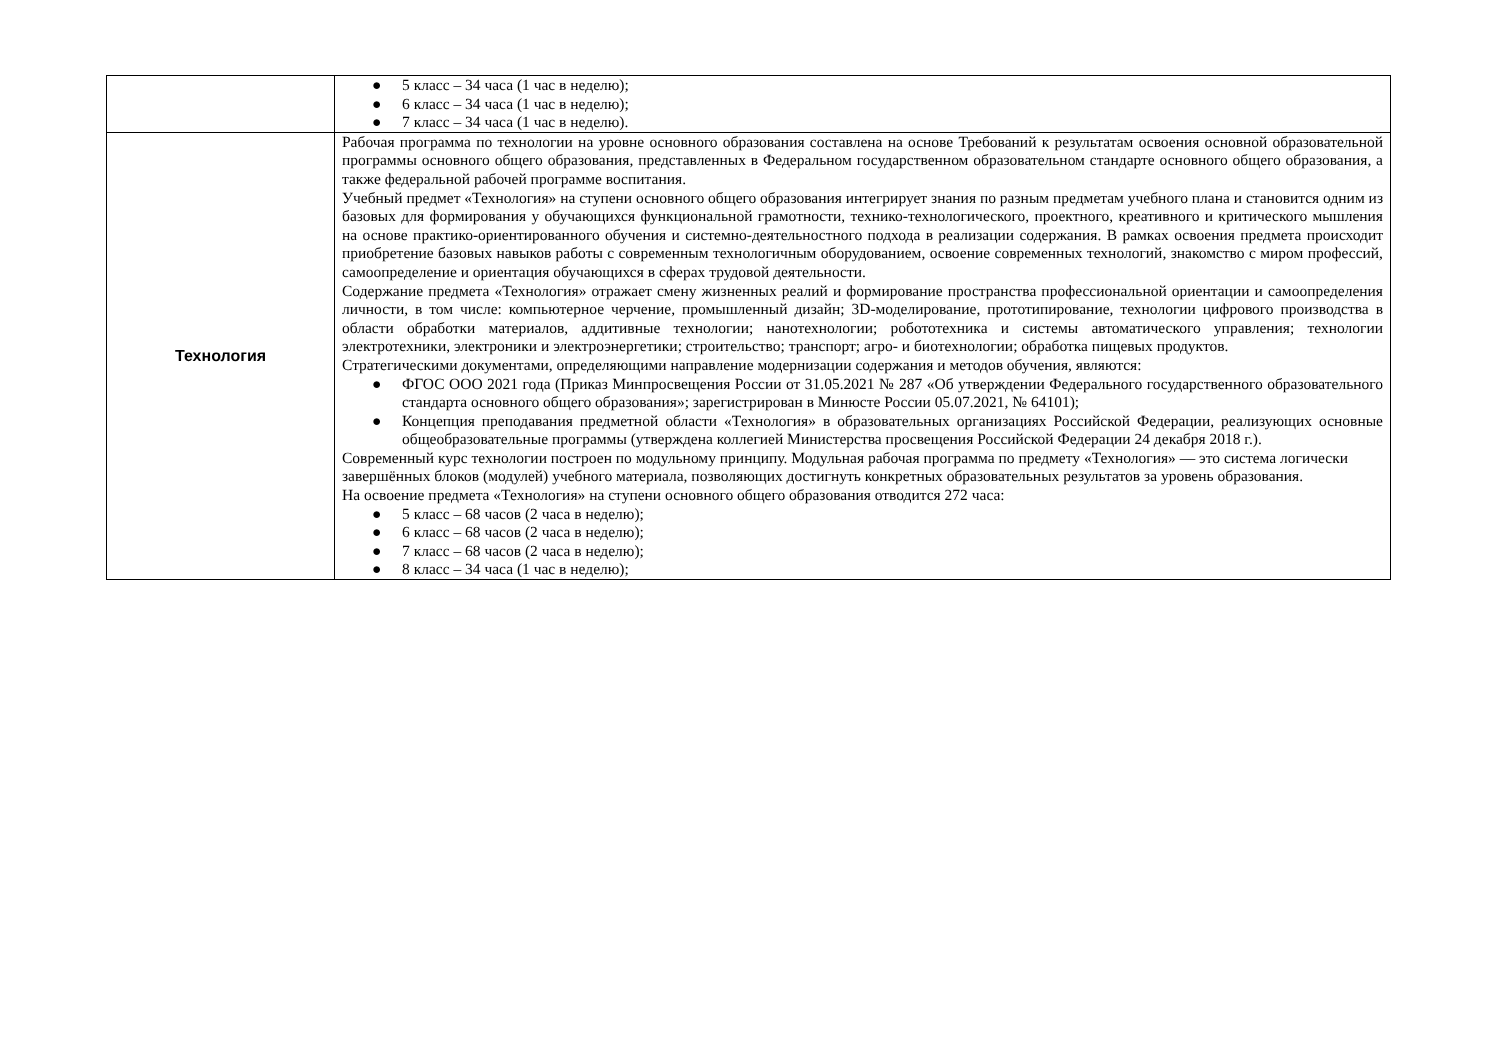| | ● 5 класс – 34 часа (1 час в неделю); ● 6 класс – 34 часа (1 час в неделю); ● 7 класс – 34 часа (1 час в неделю). |
| Технология | Рабочая программа по технологии на уровне основного образования составлена на основе Требований к результатам освоения основной образовательной программы основного общего образования, представленных в Федеральном государственном образовательном стандарте основного общего образования, а также федеральной рабочей программе воспитания. Учебный предмет «Технология» на ступени основного общего образования интегрирует знания по разным предметам учебного плана и становится одним из базовых для формирования у обучающихся функциональной грамотности, технико-технологического, проектного, креативного и критического мышления на основе практико-ориентированного обучения и системно-деятельностного подхода в реализации содержания. В рамках освоения предмета происходит приобретение базовых навыков работы с современным технологичным оборудованием, освоение современных технологий, знакомство с миром профессий, самоопределение и ориентация обучающихся в сферах трудовой деятельности. Содержание предмета «Технология» отражает смену жизненных реалий и формирование пространства профессиональной ориентации и самоопределения личности, в том числе: компьютерное черчение, промышленный дизайн; 3D-моделирование, прототипирование, технологии цифрового производства в области обработки материалов, аддитивные технологии; нанотехнологии; робототехника и системы автоматического управления; технологии электротехники, электроники и электроэнергетики; строительство; транспорт; агро- и биотехнологии; обработка пищевых продуктов. Стратегическими документами, определяющими направление модернизации содержания и методов обучения, являются: ● ФГОС ООО 2021 года (Приказ Минпросвещения России от 31.05.2021 № 287 «Об утверждении Федерального государственного образовательного стандарта основного общего образования»; зарегистрирован в Минюсте России 05.07.2021, № 64101); ● Концепция преподавания предметной области «Технология» в образовательных организациях Российской Федерации, реализующих основные общеобразовательные программы (утверждена коллегией Министерства просвещения Российской Федерации 24 декабря 2018 г.). Современный курс технологии построен по модульному принципу. Модульная рабочая программа по предмету «Технология» — это система логически завершённых блоков (модулей) учебного материала, позволяющих достигнуть конкретных образовательных результатов за уровень образования. На освоение предмета «Технология» на ступени основного общего образования отводится 272 часа: ● 5 класс – 68 часов (2 часа в неделю); ● 6 класс – 68 часов (2 часа в неделю); ● 7 класс – 68 часов (2 часа в неделю); ● 8 класс – 34 часа (1 час в неделю); |